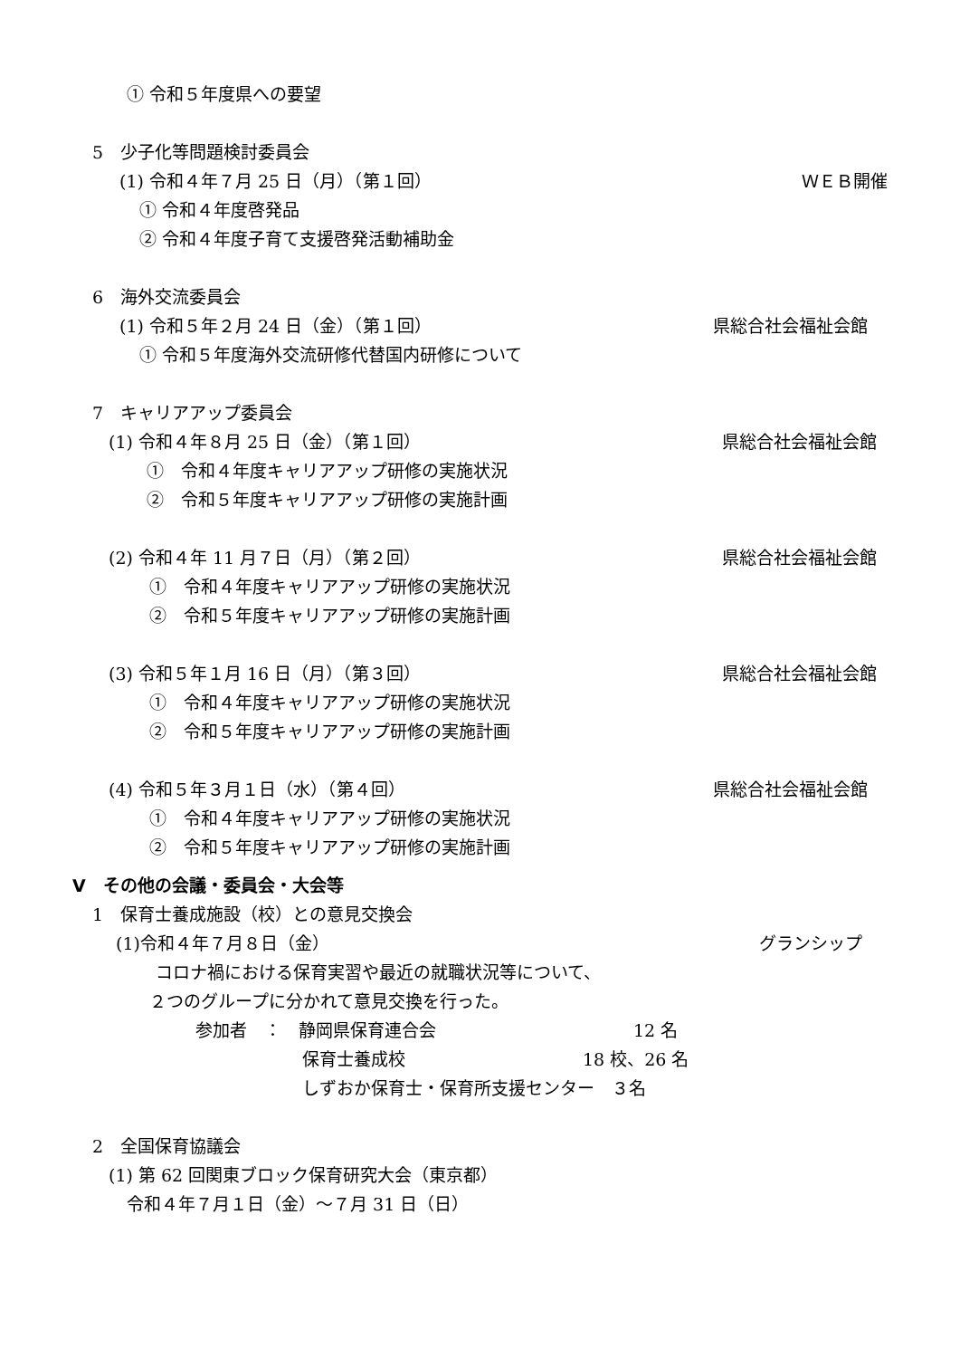① 令和５年度県への要望
5　少子化等問題検討委員会
(1) 令和４年７月 25 日（月）（第１回） ＷＥＢ開催
① 令和４年度啓発品
② 令和４年度子育て支援啓発活動補助金
6　海外交流委員会
(1) 令和５年２月 24 日（金）（第１回） 県総合社会福祉会館
① 令和５年度海外交流研修代替国内研修について
7　キャリアアップ委員会
(1) 令和４年８月 25 日（金）（第１回） 県総合社会福祉会館
①　令和４年度キャリアアップ研修の実施状況
②　令和５年度キャリアアップ研修の実施計画
(2) 令和４年 11 月７日（月）（第２回） 県総合社会福祉会館
①　令和４年度キャリアアップ研修の実施状況
②　令和５年度キャリアアップ研修の実施計画
(3) 令和５年１月 16 日（月）（第３回） 県総合社会福祉会館
①　令和４年度キャリアアップ研修の実施状況
②　令和５年度キャリアアップ研修の実施計画
(4) 令和５年３月１日（水）（第４回） 県総合社会福祉会館
①　令和４年度キャリアアップ研修の実施状況
②　令和５年度キャリアアップ研修の実施計画
Ⅴ　その他の会議・委員会・大会等
1　保育士養成施設（校）との意見交換会
(1)令和４年７月８日（金） グランシップ
コロナ禍における保育実習や最近の就職状況等について、
２つのグループに分かれて意見交換を行った。
参加者　：　静岡県保育連合会 12 名
保育士養成校 18 校、26 名
しずおか保育士・保育所支援センター　３名
2　全国保育協議会
(1) 第 62 回関東ブロック保育研究大会（東京都）
令和４年７月１日（金）～７月 31 日（日）